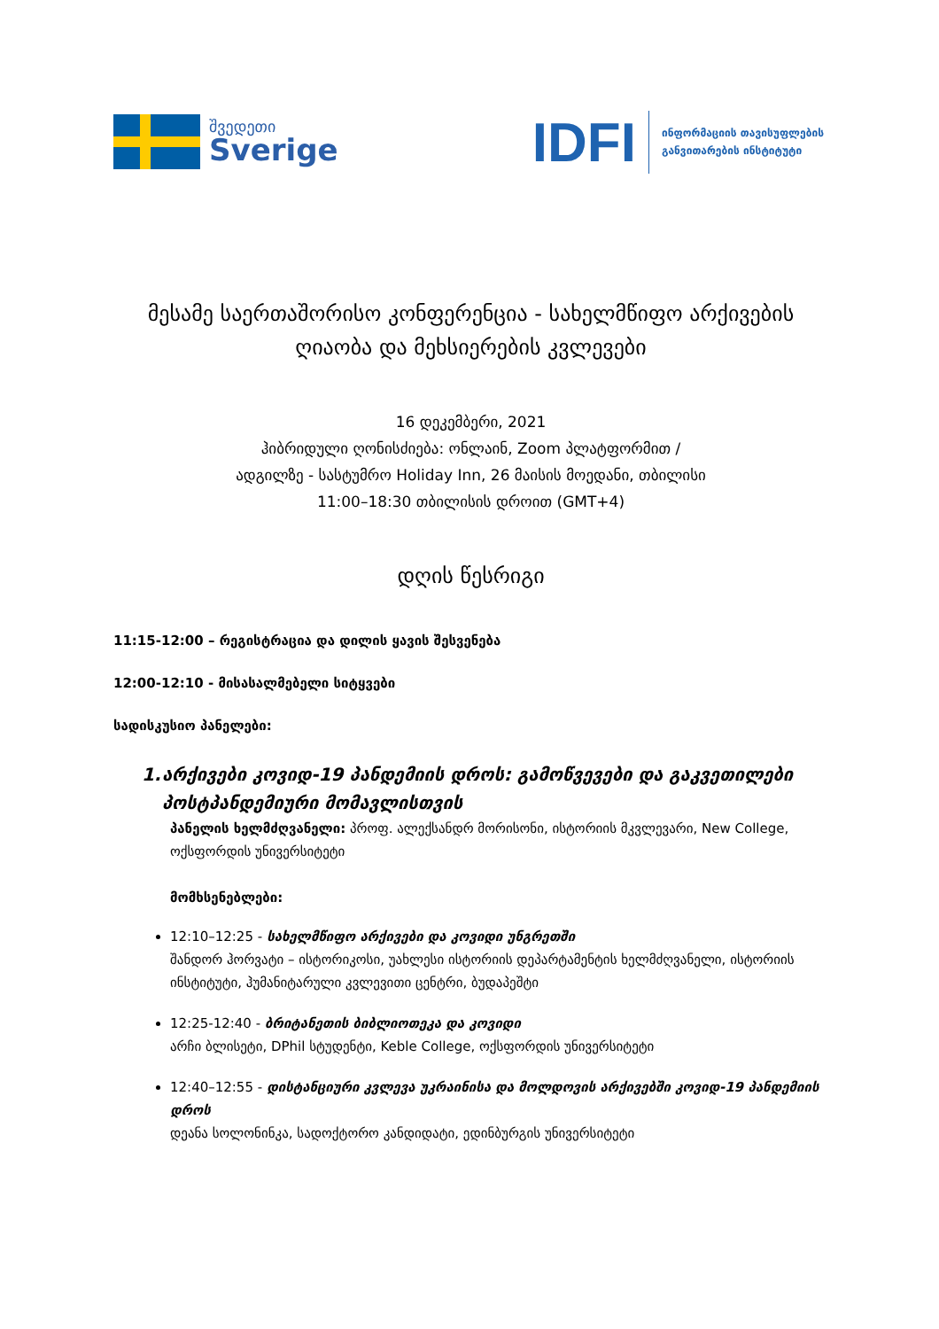შვედეთი
Sverige
IDFI
ინფორმაციის თავისუფლების
განვითარების ინსტიტუტი
მესამე საერთაშორისო კონფერენცია - სახელმწიფო არქივების ღიაობა და მეხსიერების კვლევები
16 დეკემბერი, 2021
ჰიბრიდული ღონისძიება: ონლაინ, Zoom პლატფორმით /
ადგილზე - სასტუმრო Holiday Inn, 26 მაისის მოედანი, თბილისი
11:00–18:30 თბილისის დროით (GMT+4)
დღის წესრიგი
11:15-12:00 – რეგისტრაცია და დილის ყავის შესვენება
12:00-12:10 - მისასალმებელი სიტყვები
სადისკუსიო პანელები:
1. არქივები კოვიდ-19 პანდემიის დროს: გამოწვევები და გაკვეთილები პოსტპანდემიური მომავლისთვის
პანელის ხელმძღვანელი: პროფ. ალექსანდრ მორისონი, ისტორიის მკვლევარი, New College, ოქსფორდის უნივერსიტეტი
მომხსენებლები:
12:10–12:25 - სახელმწიფო არქივები და კოვიდი უნგრეთში
შანდორ ჰორვატი – ისტორიკოსი, უახლესი ისტორიის დეპარტამენტის ხელმძღვანელი, ისტორიის ინსტიტუტი, ჰუმანიტარული კვლევითი ცენტრი, ბუდაპეშტი
12:25-12:40 - ბრიტანეთის ბიბლიოთეკა და კოვიდი
არჩი ბლისეტი, DPhil სტუდენტი, Keble College, ოქსფორდის უნივერსიტეტი
12:40–12:55 - დისტანციური კვლევა უკრაინისა და მოლდოვის არქივებში კოვიდ-19 პანდემიის დროს
დეანა სოლონინკა, სადოქტორო კანდიდატი, ედინბურგის უნივერსიტეტი